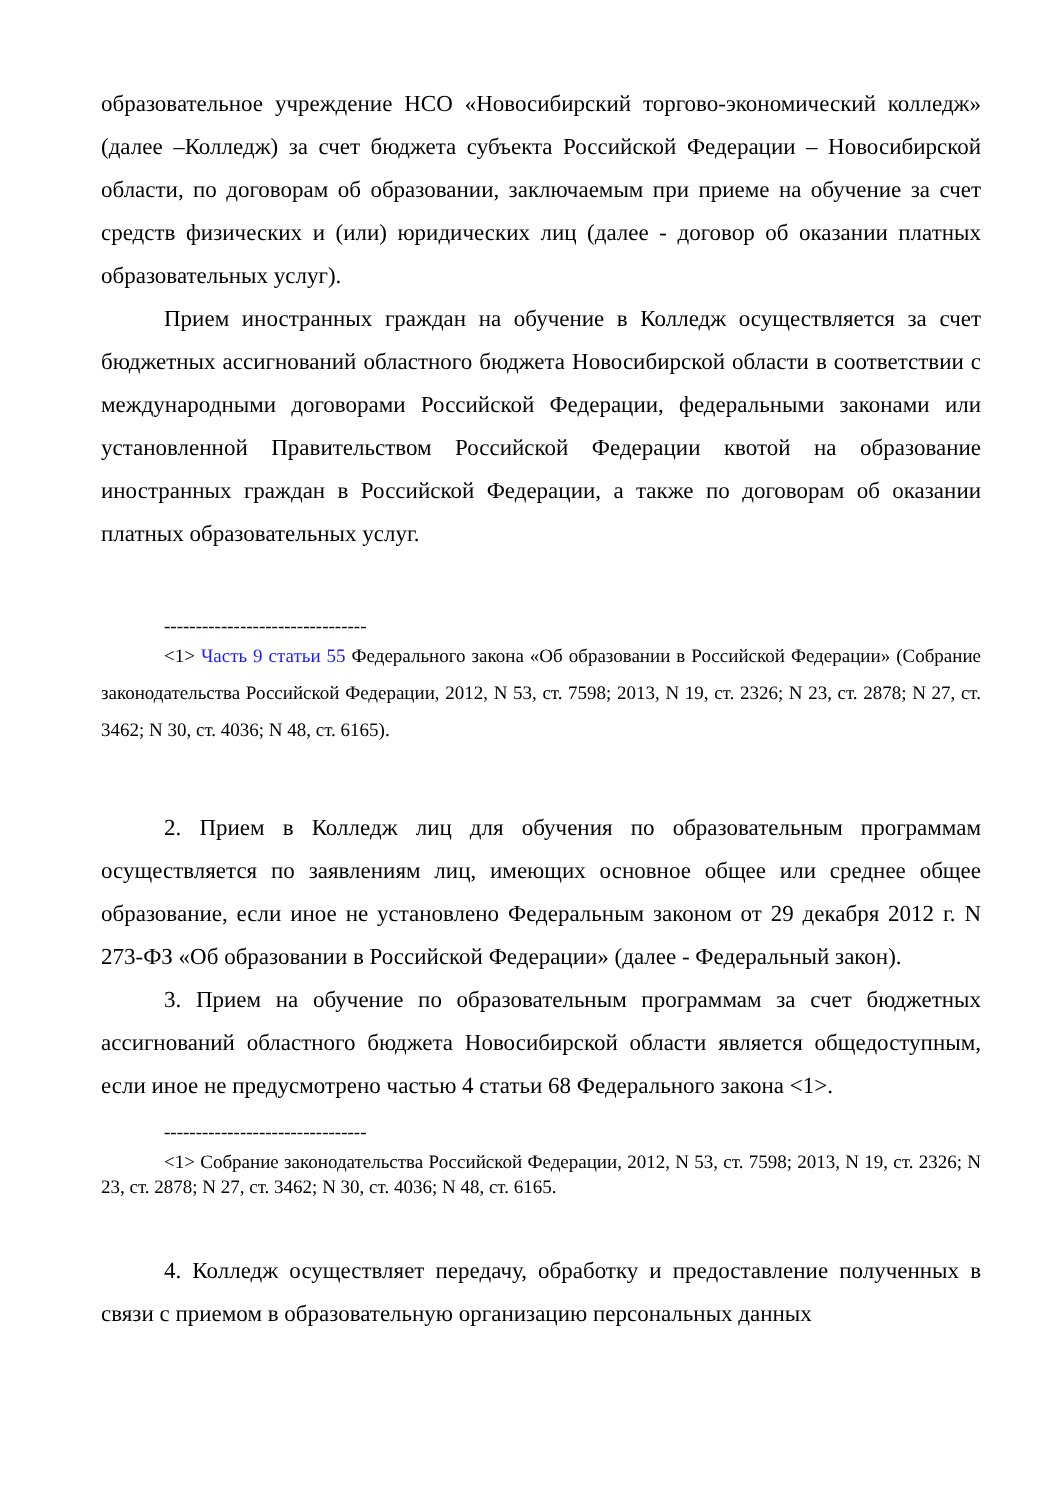образовательное учреждение НСО «Новосибирский торгово-экономический колледж» (далее –Колледж) за счет бюджета субъекта Российской Федерации – Новосибирской области, по договорам об образовании, заключаемым при приеме на обучение за счет средств физических и (или) юридических лиц (далее - договор об оказании платных образовательных услуг).
Прием иностранных граждан на обучение в Колледж осуществляется за счет бюджетных ассигнований областного бюджета Новосибирской области в соответствии с международными договорами Российской Федерации, федеральными законами или установленной Правительством Российской Федерации квотой на образование иностранных граждан в Российской Федерации, а также по договорам об оказании платных образовательных услуг.
--------------------------------
<1> Часть 9 статьи 55 Федерального закона «Об образовании в Российской Федерации» (Собрание законодательства Российской Федерации, 2012, N 53, ст. 7598; 2013, N 19, ст. 2326; N 23, ст. 2878; N 27, ст. 3462; N 30, ст. 4036; N 48, ст. 6165).
2. Прием в Колледж лиц для обучения по образовательным программам осуществляется по заявлениям лиц, имеющих основное общее или среднее общее образование, если иное не установлено Федеральным законом от 29 декабря 2012 г. N 273-ФЗ «Об образовании в Российской Федерации» (далее - Федеральный закон).
3. Прием на обучение по образовательным программам за счет бюджетных ассигнований областного бюджета Новосибирской области является общедоступным, если иное не предусмотрено частью 4 статьи 68 Федерального закона <1>.
--------------------------------
<1> Собрание законодательства Российской Федерации, 2012, N 53, ст. 7598; 2013, N 19, ст. 2326; N 23, ст. 2878; N 27, ст. 3462; N 30, ст. 4036; N 48, ст. 6165.
4. Колледж осуществляет передачу, обработку и предоставление полученных в связи с приемом в образовательную организацию персональных данных